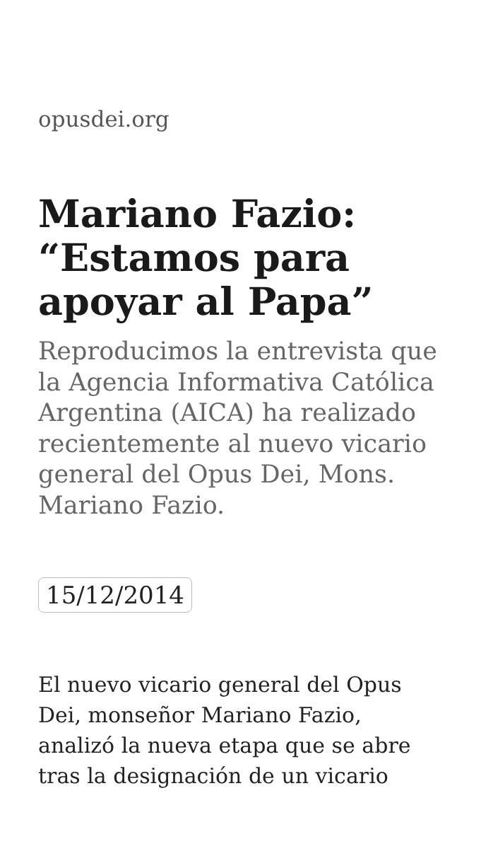opusdei.org
Mariano Fazio: “Estamos para apoyar al Papa”
Reproducimos la entrevista que la Agencia Informativa Católica Argentina (AICA) ha realizado recientemente al nuevo vicario general del Opus Dei, Mons. Mariano Fazio.
15/12/2014
El nuevo vicario general del Opus Dei, monseñor Mariano Fazio, analizó la nueva etapa que se abre tras la designación de un vicario